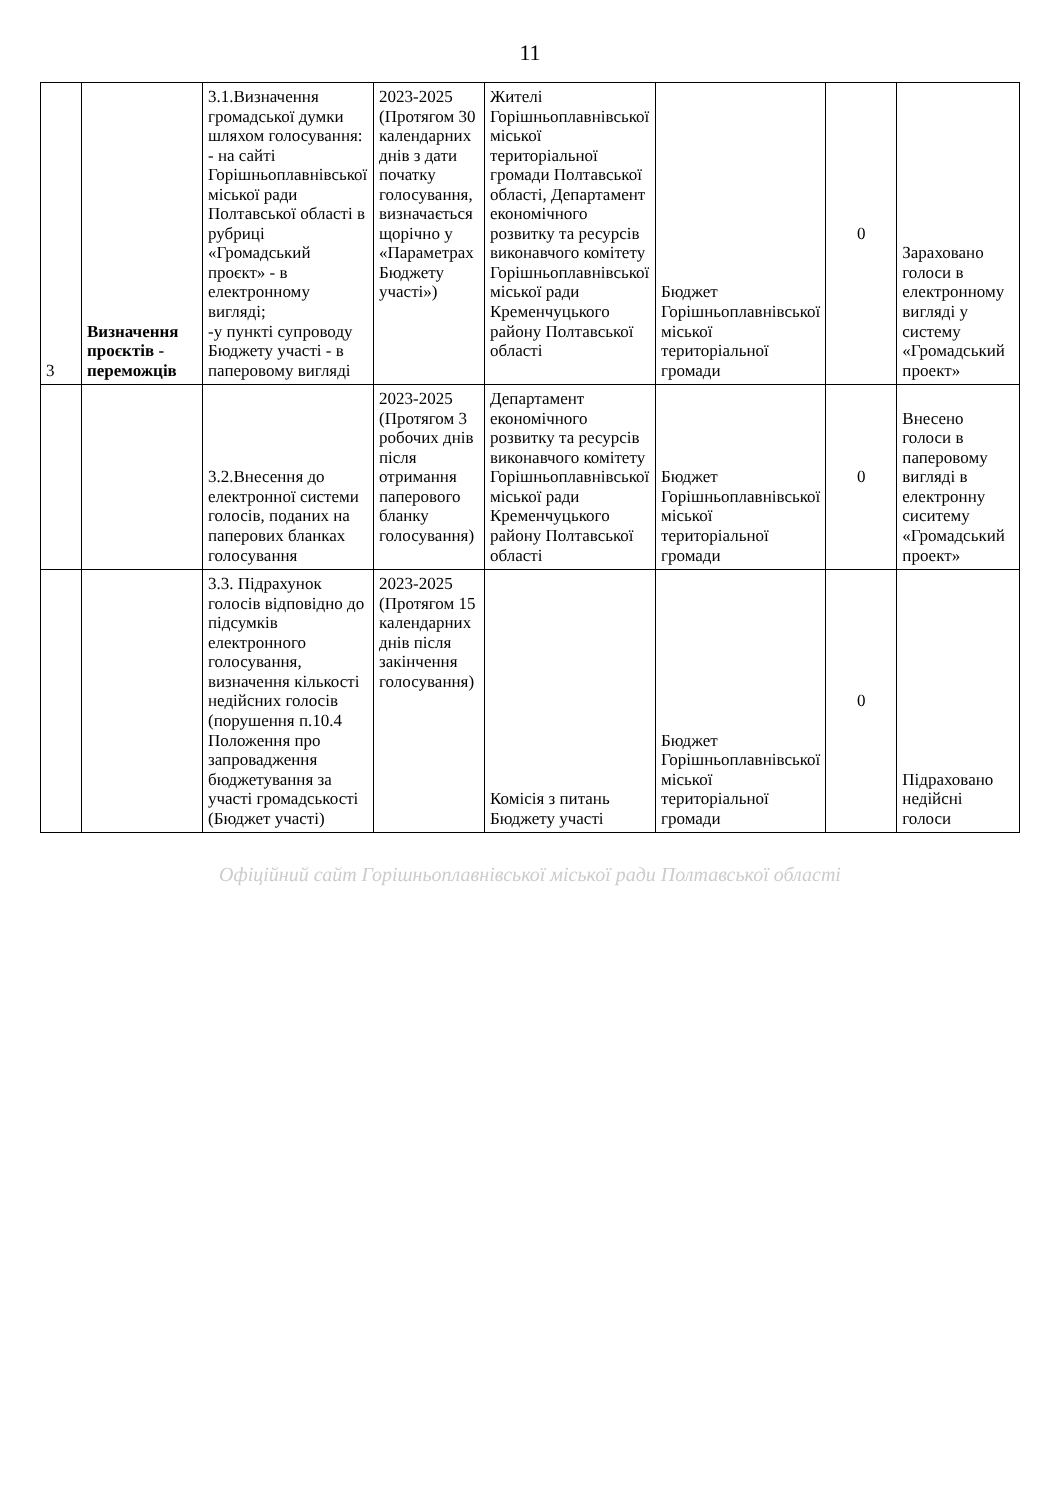11
| 3 | Визначення проєктів - переможців | 3.1.Визначення громадської думки шляхом голосування: - на сайті Горішньоплавнівської міської ради Полтавської області в рубриці «Громадський проєкт» - в електронному вигляді; -у пункті супроводу Бюджету участі - в паперовому вигляді | 2023-2025 (Протягом 30 календарних днів з дати початку голосування, визначається щорічно у «Параметрах Бюджету участі») | Жителі Горішньоплавнівської міської територіальної громади Полтавської області, Департамент економічного розвитку та ресурсів виконавчого комітету Горішньоплавнівської міської ради Кременчуцького району Полтавської області | Бюджет Горішньоплавнівської міської територіальної громади | 0 | Зараховано голоси в електронному вигляді у систему «Громадський проект» |
| | | 3.2.Внесення до електронної системи голосів, поданих на паперових бланках голосування | 2023-2025 (Протягом 3 робочих днів після отримання паперового бланку голосування) | Департамент економічного розвитку та ресурсів виконавчого комітету Горішньоплавнівської міської ради Кременчуцького району Полтавської області | Бюджет Горішньоплавнівської міської територіальної громади | 0 | Внесено голоси в паперовому вигляді в електронну сиситему «Громадський проект» |
| | | 3.3. Підрахунок голосів відповідно до підсумків електронного голосування, визначення кількості недійсних голосів (порушення п.10.4 Положення про запровадження бюджетування за участі громадськості (Бюджет участі) | 2023-2025 (Протягом 15 календарних днів після закінчення голосування) | Комісія з питань Бюджету участі | Бюджет Горішньоплавнівської міської територіальної громади | 0 | Підраховано недійсні голоси |
Офіційний сайт Горішньоплавнівської міської ради Полтавської області